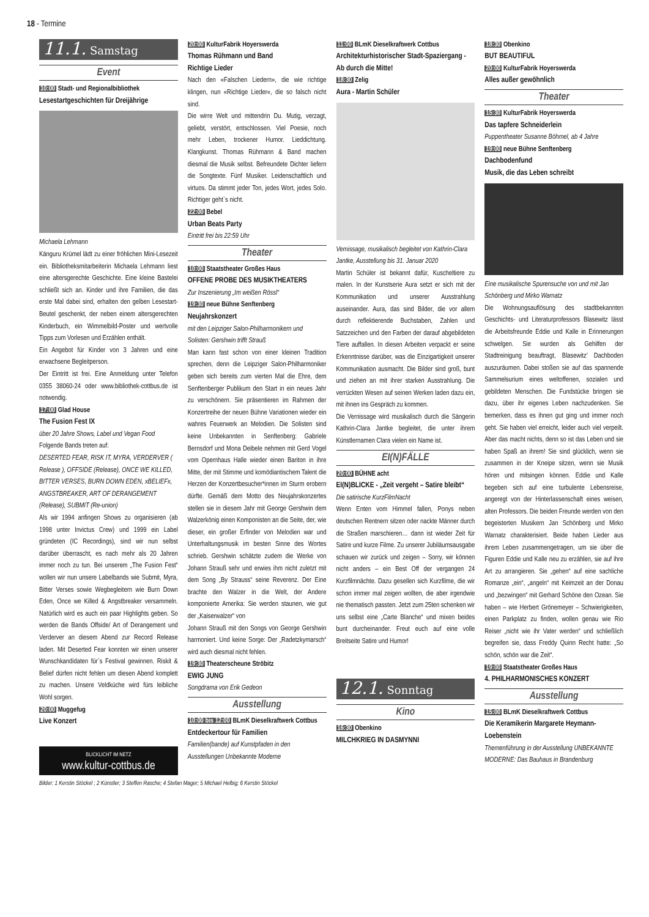18 - Termine
11.1. Samstag
Event
10:00 Stadt- und Regionalbibliothek
Lesestartgeschichten für Dreijährige
Michaela Lehmann
Känguru Krümel lädt zu einer fröhlichen Mini-Lesezeit ein. Bibliotheksmitarbeiterin Michaela Lehmann liest eine altersgerechte Geschichte. Eine kleine Bastelei schließt sich an. Kinder und ihre Familien, die das erste Mal dabei sind, erhalten den gelben Lesestart-Beutel geschenkt, der neben einem altersgerechten Kinderbuch, ein Wimmelbild-Poster und wertvolle Tipps zum Vorlesen und Erzählen enthält.
Ein Angebot für Kinder von 3 Jahren und eine erwachsene Begleitperson.
Der Eintritt ist frei. Eine Anmeldung unter Telefon 0355 38060-24 oder www.bibliothek-cottbus.de ist notwendig.
17:00 Glad House
The Fusion Fest IX
über 20 Jahre Shows, Label und Vegan Food
Folgende Bands treten auf:
DESERTED FEAR, RISK IT, MYRA, VERDERVER ( Release ), OFFSIDE (Release), ONCE WE KILLED, BITTER VERSES, BURN DOWN EDEN, xBELIEFx, ANGSTBREAKER, ART OF DERANGEMENT (Release), SUBMIT (Re-union)
Als wir 1994 anfingen Shows zu organisieren (ab 1998 unter Invictus Crew) und 1999 ein Label gründeten (IC Recordings), sind wir nun selbst darüber überrascht, es nach mehr als 20 Jahren immer noch zu tun. Bei unserem „The Fusion Fest“ wollen wir nun unsere Labelbands wie Submit, Myra, Bitter Verses sowie Wegbegleitern wie Burn Down Eden, Once we Killed & Angstbreaker versammeln. Natürlich wird es auch ein paar Highlights geben. So werden die Bands Offside/ Art of Derangement und Verderver an diesem Abend zur Record Release laden. Mit Deserted Fear konnten wir einen unserer Wunschkandidaten für´s Festival gewinnen. Riskit & Belief dürfen nicht fehlen um diesen Abend komplett zu machen. Unsere Veldküche wird fürs leibliche Wohl sorgen.
20:00 Muggefug
Live Konzert
BLICKLICHT IM NETZ
www.kultur-cottbus.de
20:00 KulturFabrik Hoyerswerda
Thomas Rühmann und Band
Richtige Lieder
Nach den «Falschen Liedern», die wie richtige klingen, nun «Richtige Lieder«, die so falsch nicht sind.
Die wirre Welt und mittendrin Du. Mutig, verzagt, geliebt, verstört, entschlossen. Viel Poesie, noch mehr Leben, trockener Humor. Lieddichtung. Klangkunst. Thomas Rühmann & Band machen diesmal die Musik selbst. Befreundete Dichter liefern die Songtexte. Fünf Musiker. Leidenschaftlich und virtuos. Da stimmt jeder Ton, jedes Wort, jedes Solo. Richtiger geht`s nicht.
22:00 Bebel
Urban Beats Party
Eintritt frei bis 22:59 Uhr
Theater
10:00 Staatstheater Großes Haus
OFFENE PROBE DES MUSIKTHEATERS
Zur Inszenierung „Im weißen Rössl“
19:30 neue Bühne Senftenberg
Neujahrskonzert
mit den Leipziger Salon-Philharmonikern und Solisten: Gershwin trifft Strauß
Man kann fast schon von einer kleinen Tradition sprechen, denn die Leipziger Salon-Philharmoniker geben sich bereits zum vierten Mal die Ehre, dem Senftenberger Publikum den Start in ein neues Jahr zu verschönern. Sie präsentieren im Rahmen der Konzertreihe der neuen Bühne Variationen wieder ein wahres Feuerwerk an Melodien. Die Solisten sind keine Unbekannten in Senftenberg: Gabriele Bernsdorf und Mona Deibele nehmen mit Gerd Vogel vom Opernhaus Halle wieder einen Bariton in ihre Mitte, der mit Stimme und komödiantischem Talent die Herzen der Konzertbesucher*innen im Sturm erobern dürfte. Gemäß dem Motto des Neujahrskonzertes stellen sie in diesem Jahr mit George Gershwin dem Walzerkönig einen Komponisten an die Seite, der, wie dieser, ein großer Erfinder von Melodien war und Unterhaltungsmusik im besten Sinne des Wortes schrieb. Gershwin schätzte zudem die Werke von Johann Strauß sehr und erwies ihm nicht zuletzt mit dem Song „By Strauss“ seine Reverenz. Der Eine brachte den Walzer in die Welt, der Andere komponierte Amerika: Sie werden staunen, wie gut der „Kaiserwalzer“ von
Johann Strauß mit den Songs von George Gershwin harmoniert. Und keine Sorge: Der „Radetzkymarsch“ wird auch diesmal nicht fehlen.
19:30 Theaterscheune Ströbitz
EWIG JUNG
Songdrama von Erik Gedeon
Ausstellung
10:00 bis 12:00 BLmK Dieselkraftwerk Cottbus
Entdeckertour für Familien
Familien(bande) auf Kunstpfaden in den Ausstellungen Unbekannte Moderne
11:00 BLmK Dieselkraftwerk Cottbus
Architekturhistorischer Stadt-Spaziergang - Ab durch die Mitte!
18:30 Zelig
Aura - Martin Schüler
Vernissage, musikalisch begleitet von Kathrin-Clara Jantke, Ausstellung bis 31. Januar 2020
Martin Schüler ist bekannt dafür, Kuscheltiere zu malen. In der Kunstserie Aura setzt er sich mit der Kommunikation und unserer Ausstrahlung auseinander. Aura, das sind Bilder, die vor allem durch reflektierende Buchstaben, Zahlen und Satzzeichen und den Farben der darauf abgebildeten Tiere auffallen. In diesen Arbeiten verpackt er seine Erkenntnisse darüber, was die Einzigartigkeit unserer Kommunikation ausmacht. Die Bilder sind groß, bunt und ziehen an mit ihrer starken Ausstrahlung. Die verrückten Wesen auf seinen Werken laden dazu ein, mit ihnen ins Gespräch zu kommen.
Die Vernissage wird musikalisch durch die Sängerin Kathrin-Clara Jantke begleitet, die unter ihrem Künstlernamen Clara vielen ein Name ist.
EI(N)FÄLLE
20:00 BÜHNE acht
EI(N)BLICKE - „Zeit vergeht – Satire bleibt“
Die satirische KurzFilmNacht
Wenn Enten vom Himmel fallen, Ponys neben deutschen Rentnern sitzen oder nackte Männer durch die Straßen marschieren… dann ist wieder Zeit für Satire und kurze Filme. Zu unserer Jubiläumsausgabe schauen wir zurück und zeigen – Sorry, wir können nicht anders – ein Best Off der vergangen 24 Kurzfilmnächte. Dazu gesellen sich Kurzfilme, die wir schon immer mal zeigen wollten, die aber irgendwie nie thematisch passten. Jetzt zum 25ten schenken wir uns selbst eine „Carte Blanche“ und mixen beides bunt durcheinander. Freut euch auf eine volle Breitseite Satire und Humor!
12.1. Sonntag
Kino
16:30 Obenkino
MILCHKRIEG IN DASMYNNI
18:30 Obenkino
BUT BEAUTIFUL
20:00 KulturFabrik Hoyerswerda
Alles außer gewöhnlich
Theater
15:30 KulturFabrik Hoyerswerda
Das tapfere Schneiderlein
Puppentheater Susanne Böhmel, ab 4 Jahre
19:00 neue Bühne Senftenberg
Dachbodenfund
Musik, die das Leben schreibt
Eine musikalische Spurensuche von und mit Jan Schönberg und Mirko Warnatz
Die Wohnungsauflösung des stadtbekannten Geschichts- und Literaturprofessors Blasewitz lässt die Arbeitsfreunde Eddie und Kalle in Erinnerungen schwelgen. Sie wurden als Gehilfen der Stadtreinigung beauftragt, Blasewitz’ Dachboden auszuräumen. Dabei stoßen sie auf das spannende Sammelsurium eines weltoffenen, sozialen und gebildeten Menschen. Die Fundstücke bringen sie dazu, über ihr eigenes Leben nachzudenken. Sie bemerken, dass es ihnen gut ging und immer noch geht. Sie haben viel erreicht, leider auch viel verpeilt. Aber das macht nichts, denn so ist das Leben und sie haben Spaß an ihrem! Sie sind glücklich, wenn sie zusammen in der Kneipe sitzen, wenn sie Musik hören und mitsingen können. Eddie und Kalle begeben sich auf eine turbulente Lebensreise, angeregt von der Hinterlassenschaft eines weisen, alten Professors. Die beiden Freunde werden von den begeisterten Musikern Jan Schönberg und Mirko Warnatz charakterisiert. Beide haben Lieder aus ihrem Leben zusammengetragen, um sie über die Figuren Eddie und Kalle neu zu erzählen, sie auf ihre Art zu arrangieren. Sie „gehen“ auf eine sachliche Romanze „ein“, „angeln“ mit Keimzeit an der Donau und „bezwingen“ mit Gerhard Schöne den Ozean. Sie haben – wie Herbert Grönemeyer – Schwierigkeiten, einen Parkplatz zu finden, wollen genau wie Rio Reiser „nicht wie ihr Vater werden“ und schließlich begreifen sie, dass Freddy Quinn Recht hatte: „So schön, schön war die Zeit“.
19:00 Staatstheater Großes Haus
4. PHILHARMONISCHES KONZERT
Ausstellung
15:00 BLmK Dieselkraftwerk Cottbus
Die Keramikerin Margarete Heymann-Loebenstein
Themenführung in der Ausstellung UNBEKANNTE MODERNE: Das Bauhaus in Brandenburg
Bilder: 1 Kerstin Stöckel ; 2 Künstler; 3 Steffen Rasche; 4 Stefan Mager; 5 Michael Helbig; 6 Kerstin Stöckel